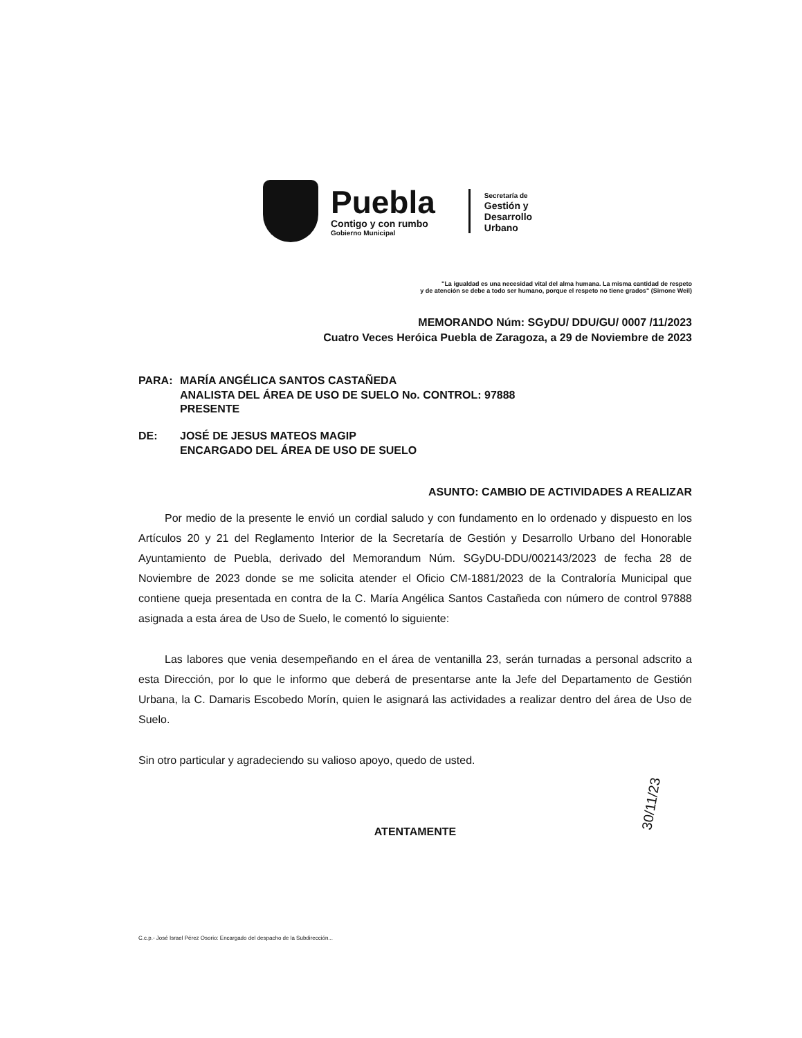Puebla
Contigo y con rumbo
Gobierno Municipal
Secretaría de
Gestión y
Desarrollo
Urbano
"La igualdad es una necesidad vital del alma humana. La misma cantidad de respeto
y de atención se debe a todo ser humano, porque el respeto no tiene grados" (Simone Weil)
MEMORANDO Núm: SGyDU/ DDU/GU/ 0007 /11/2023
Cuatro Veces Heróica Puebla de Zaragoza, a 29 de Noviembre de 2023
PARA: MARÍA ANGÉLICA SANTOS CASTAÑEDA
ANALISTA DEL ÁREA DE USO DE SUELO No. CONTROL: 97888
PRESENTE
DE: JOSÉ DE JESUS MATEOS MAGIP
ENCARGADO DEL ÁREA DE USO DE SUELO
ASUNTO: CAMBIO DE ACTIVIDADES A REALIZAR
Por medio de la presente le envió un cordial saludo y con fundamento en lo ordenado y dispuesto en los Artículos 20 y 21 del Reglamento Interior de la Secretaría de Gestión y Desarrollo Urbano del Honorable Ayuntamiento de Puebla, derivado del Memorandum Núm. SGyDU-DDU/002143/2023 de fecha 28 de Noviembre de 2023 donde se me solicita atender el Oficio CM-1881/2023 de la Contraloría Municipal que contiene queja presentada en contra de la C. María Angélica Santos Castañeda con número de control 97888 asignada a esta área de Uso de Suelo, le comentó lo siguiente:
Las labores que venia desempeñando en el área de ventanilla 23, serán turnadas a personal adscrito a esta Dirección, por lo que le informo que deberá de presentarse ante la Jefe del Departamento de Gestión Urbana, la C. Damaris Escobedo Morín, quien le asignará las actividades a realizar dentro del área de Uso de Suelo.
Sin otro particular y agradeciendo su valioso apoyo, quedo de usted.
ATENTAMENTE
C.c.p.- José Israel Pérez Osorio: Encargado del despacho de la Subdirección...
30/11/23